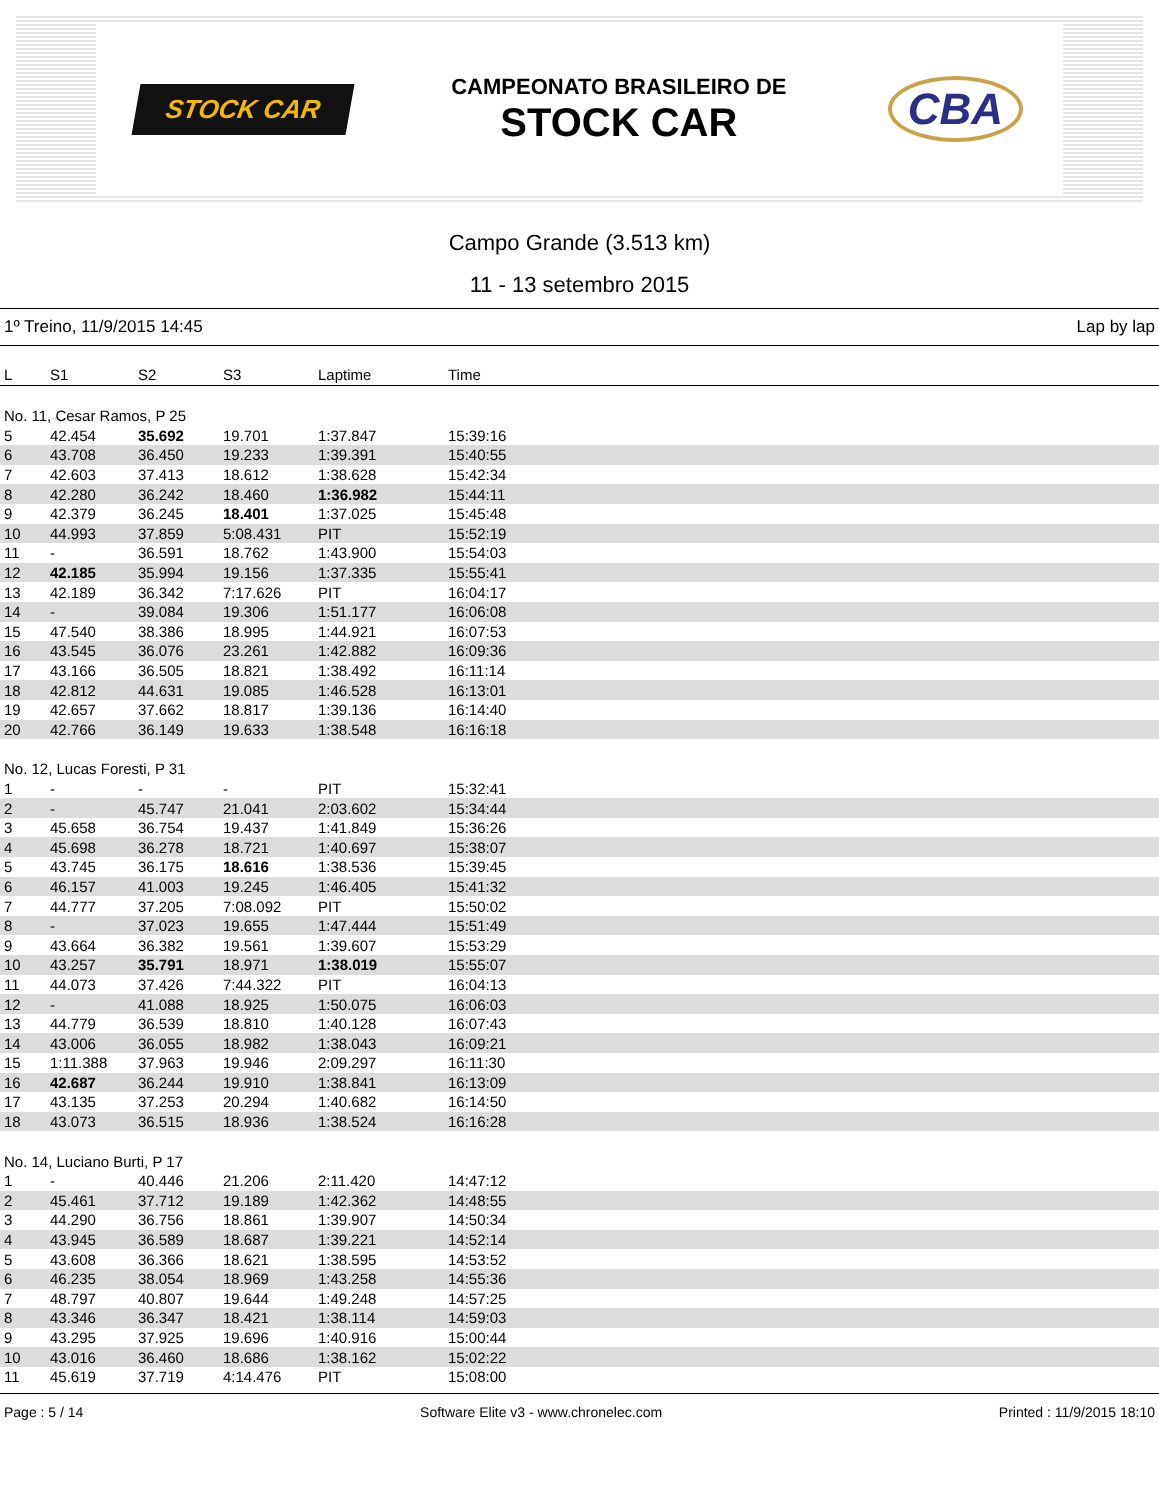STOCK CAR
CAMPEONATO BRASILEIRO DE
STOCK CAR
CBA
Campo Grande (3.513 km)
11 - 13 setembro 2015
1º Treino, 11/9/2015 14:45 Lap by lap
| L | S1 | S2 | S3 | Laptime | Time | |
| --- | --- | --- | --- | --- | --- | --- |
| No. 11, Cesar Ramos, P 25 | | | | | | |
| 5 | 42.454 | 35.692 | 19.701 | 1:37.847 | 15:39:16 | |
| 6 | 43.708 | 36.450 | 19.233 | 1:39.391 | 15:40:55 | |
| 7 | 42.603 | 37.413 | 18.612 | 1:38.628 | 15:42:34 | |
| 8 | 42.280 | 36.242 | 18.460 | 1:36.982 | 15:44:11 | |
| 9 | 42.379 | 36.245 | 18.401 | 1:37.025 | 15:45:48 | |
| 10 | 44.993 | 37.859 | 5:08.431 | PIT | 15:52:19 | |
| 11 | - | 36.591 | 18.762 | 1:43.900 | 15:54:03 | |
| 12 | 42.185 | 35.994 | 19.156 | 1:37.335 | 15:55:41 | |
| 13 | 42.189 | 36.342 | 7:17.626 | PIT | 16:04:17 | |
| 14 | - | 39.084 | 19.306 | 1:51.177 | 16:06:08 | |
| 15 | 47.540 | 38.386 | 18.995 | 1:44.921 | 16:07:53 | |
| 16 | 43.545 | 36.076 | 23.261 | 1:42.882 | 16:09:36 | |
| 17 | 43.166 | 36.505 | 18.821 | 1:38.492 | 16:11:14 | |
| 18 | 42.812 | 44.631 | 19.085 | 1:46.528 | 16:13:01 | |
| 19 | 42.657 | 37.662 | 18.817 | 1:39.136 | 16:14:40 | |
| 20 | 42.766 | 36.149 | 19.633 | 1:38.548 | 16:16:18 | |
| No. 12, Lucas Foresti, P 31 | | | | | | |
| 1 | - | - | - | PIT | 15:32:41 | |
| 2 | - | 45.747 | 21.041 | 2:03.602 | 15:34:44 | |
| 3 | 45.658 | 36.754 | 19.437 | 1:41.849 | 15:36:26 | |
| 4 | 45.698 | 36.278 | 18.721 | 1:40.697 | 15:38:07 | |
| 5 | 43.745 | 36.175 | 18.616 | 1:38.536 | 15:39:45 | |
| 6 | 46.157 | 41.003 | 19.245 | 1:46.405 | 15:41:32 | |
| 7 | 44.777 | 37.205 | 7:08.092 | PIT | 15:50:02 | |
| 8 | - | 37.023 | 19.655 | 1:47.444 | 15:51:49 | |
| 9 | 43.664 | 36.382 | 19.561 | 1:39.607 | 15:53:29 | |
| 10 | 43.257 | 35.791 | 18.971 | 1:38.019 | 15:55:07 | |
| 11 | 44.073 | 37.426 | 7:44.322 | PIT | 16:04:13 | |
| 12 | - | 41.088 | 18.925 | 1:50.075 | 16:06:03 | |
| 13 | 44.779 | 36.539 | 18.810 | 1:40.128 | 16:07:43 | |
| 14 | 43.006 | 36.055 | 18.982 | 1:38.043 | 16:09:21 | |
| 15 | 1:11.388 | 37.963 | 19.946 | 2:09.297 | 16:11:30 | |
| 16 | 42.687 | 36.244 | 19.910 | 1:38.841 | 16:13:09 | |
| 17 | 43.135 | 37.253 | 20.294 | 1:40.682 | 16:14:50 | |
| 18 | 43.073 | 36.515 | 18.936 | 1:38.524 | 16:16:28 | |
| No. 14, Luciano Burti, P 17 | | | | | | |
| 1 | - | 40.446 | 21.206 | 2:11.420 | 14:47:12 | |
| 2 | 45.461 | 37.712 | 19.189 | 1:42.362 | 14:48:55 | |
| 3 | 44.290 | 36.756 | 18.861 | 1:39.907 | 14:50:34 | |
| 4 | 43.945 | 36.589 | 18.687 | 1:39.221 | 14:52:14 | |
| 5 | 43.608 | 36.366 | 18.621 | 1:38.595 | 14:53:52 | |
| 6 | 46.235 | 38.054 | 18.969 | 1:43.258 | 14:55:36 | |
| 7 | 48.797 | 40.807 | 19.644 | 1:49.248 | 14:57:25 | |
| 8 | 43.346 | 36.347 | 18.421 | 1:38.114 | 14:59:03 | |
| 9 | 43.295 | 37.925 | 19.696 | 1:40.916 | 15:00:44 | |
| 10 | 43.016 | 36.460 | 18.686 | 1:38.162 | 15:02:22 | |
| 11 | 45.619 | 37.719 | 4:14.476 | PIT | 15:08:00 | |
Page : 5 / 14 Software Elite v3 - www.chronelec.com Printed : 11/9/2015 18:10